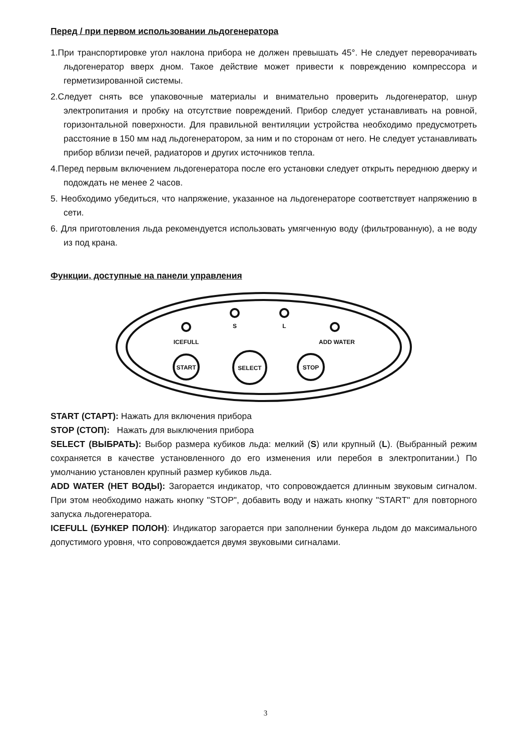Перед / при первом использовании льдогенератора
1.При транспортировке угол наклона прибора не должен превышать 45°. Не следует переворачивать льдогенератор вверх дном. Такое действие может привести к повреждению компрессора и герметизированной системы.
2.Следует снять все упаковочные материалы и внимательно проверить льдогенератор, шнур электропитания и пробку на отсутствие повреждений. Прибор следует устанавливать на ровной, горизонтальной поверхности. Для правильной вентиляции устройства необходимо предусмотреть расстояние в 150 мм над льдогенератором, за ним и по сторонам от него. Не следует устанавливать прибор вблизи печей, радиаторов и других источников тепла.
4.Перед первым включением льдогенератора после его установки следует открыть переднюю дверку и подождать не менее 2 часов.
5. Необходимо убедиться, что напряжение, указанное на льдогенераторе соответствует напряжению в сети.
6. Для приготовления льда рекомендуется использовать умягченную воду (фильтрованную), а не воду из под крана.
Функции, доступные на панели управления
S
L
ICEFULL
ADD WATER
START
SELECT
STOP
START (СТАРТ): Нажать для включения прибора
STOP (СТОП): Нажать для выключения прибора
SELECT (ВЫБРАТЬ): Выбор размера кубиков льда: мелкий (S) или крупный (L). (Выбранный режим сохраняется в качестве установленного до его изменения или перебоя в электропитании.) По умолчанию установлен крупный размер кубиков льда.
ADD WATER (НЕТ ВОДЫ): Загорается индикатор, что сопровождается длинным звуковым сигналом. При этом необходимо нажать кнопку "STOP", добавить воду и нажать кнопку "START" для повторного запуска льдогенератора.
ICEFULL (БУНКЕР ПОЛОН): Индикатор загорается при заполнении бункера льдом до максимального допустимого уровня, что сопровождается двумя звуковыми сигналами.
3